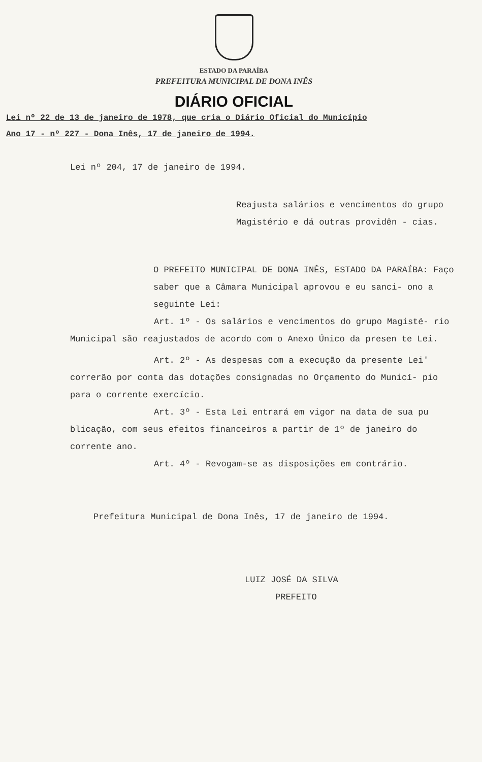ESTADO DA PARAÍBA
PREFEITURA MUNICIPAL DE DONA INÊS
DIÁRIO OFICIAL
Lei nº 22 de 13 de janeiro de 1978, que cria o Diário Oficial do Município
Ano 17 - nº 227 - Dona Inês, 17 de janeiro de 1994.
Lei nº 204, 17 de janeiro de 1994.
Reajusta salários e vencimentos do grupo Magistério e dá outras providên - cias.
O PREFEITO MUNICIPAL DE DONA INÊS, ESTADO DA PARAÍBA: Faço saber que a Câmara Municipal aprovou e eu sanci- ono a seguinte Lei:
Art. 1º - Os salários e vencimentos do grupo Magisté- rio Municipal são reajustados de acordo com o Anexo Único da presen te Lei.
Art. 2º - As despesas com a execução da presente Lei' correrão por conta das dotações consignadas no Orçamento do Municí- pio para o corrente exercício.
Art. 3º - Esta Lei entrará em vigor na data de sua pu blicação, com seus efeitos financeiros a partir de 1º de janeiro do corrente ano.
Art. 4º - Revogam-se as disposições em contrário.
Prefeitura Municipal de Dona Inês, 17 de janeiro de 1994.
LUIZ JOSÉ DA SILVA
PREFEITO